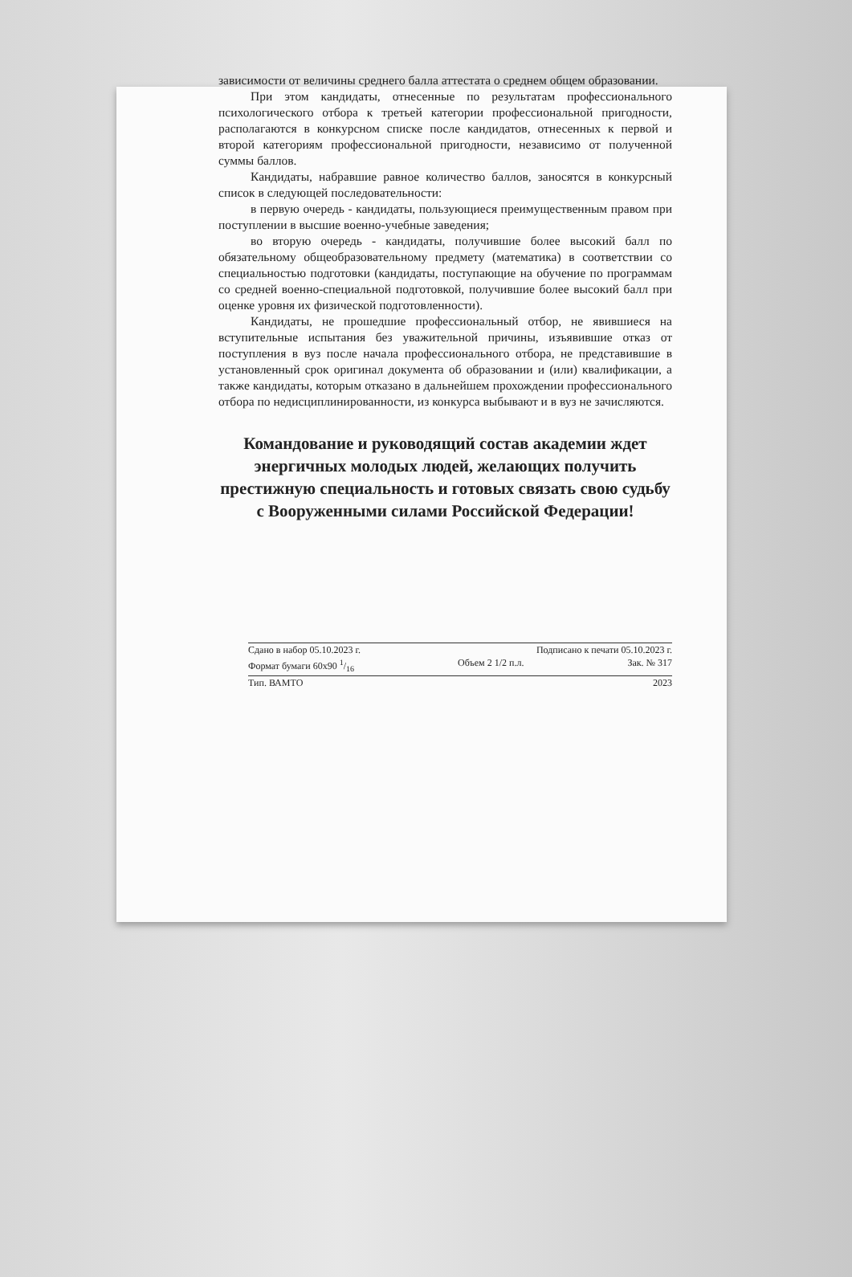зависимости от величины среднего балла аттестата о среднем общем образовании.
При этом кандидаты, отнесенные по результатам профессионального психологического отбора к третьей категории профессиональной пригодности, располагаются в конкурсном списке после кандидатов, отнесенных к первой и второй категориям профессиональной пригодности, независимо от полученной суммы баллов.
Кандидаты, набравшие равное количество баллов, заносятся в конкурсный список в следующей последовательности:
в первую очередь - кандидаты, пользующиеся преимущественным правом при поступлении в высшие военно-учебные заведения;
во вторую очередь - кандидаты, получившие более высокий балл по обязательному общеобразовательному предмету (математика) в соответствии со специальностью подготовки (кандидаты, поступающие на обучение по программам со средней военно-специальной подготовкой, получившие более высокий балл при оценке уровня их физической подготовленности).
Кандидаты, не прошедшие профессиональный отбор, не явившиеся на вступительные испытания без уважительной причины, изъявившие отказ от поступления в вуз после начала профессионального отбора, не представившие в установленный срок оригинал документа об образовании и (или) квалификации, а также кандидаты, которым отказано в дальнейшем прохождении профессионального отбора по недисциплинированности, из конкурса выбывают и в вуз не зачисляются.
Командование и руководящий состав академии ждет энергичных молодых людей, желающих получить престижную специальность и готовых связать свою судьбу с Вооруженными силами Российской Федерации!
Сдано в набор 05.10.2023 г. Подписано к печати 05.10.2023 г.
Формат бумаги 60х90 1/16 Объем 2 1/2 п.л. Зак. № 317
Тип. ВАМТО 2023